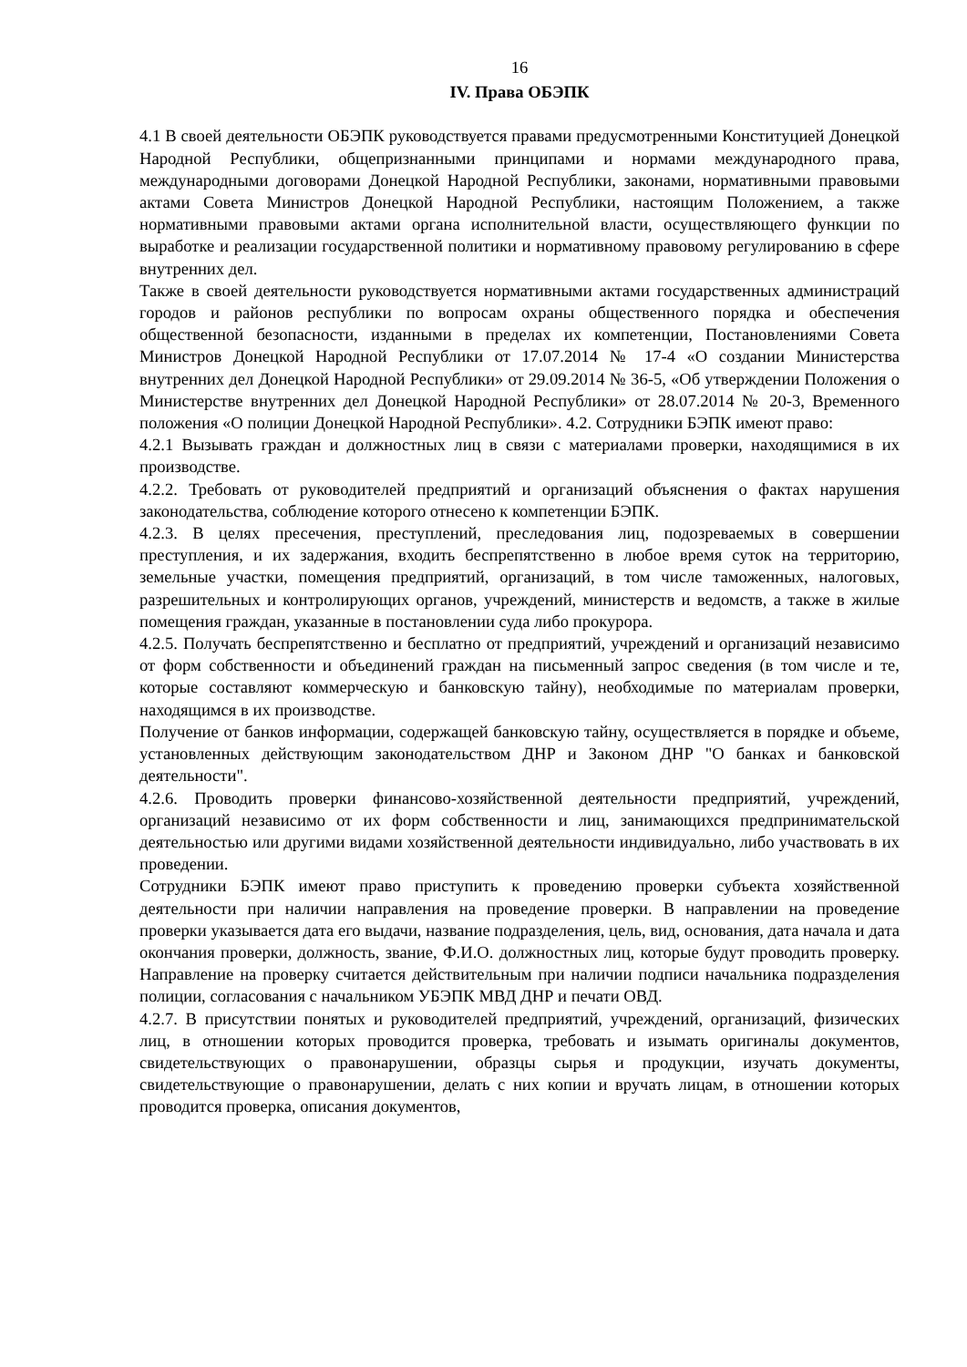16
IV. Права ОБЭПК
4.1 В своей деятельности ОБЭПК руководствуется правами предусмотренными Конституцией Донецкой Народной Республики, общепризнанными принципами и нормами международного права, международными договорами Донецкой Народной Республики, законами, нормативными правовыми актами Совета Министров Донецкой Народной Республики, настоящим Положением, а также нормативными правовыми актами органа исполнительной власти, осуществляющего функции по выработке и реализации государственной политики и нормативному правовому регулированию в сфере внутренних дел.
Также в своей деятельности руководствуется нормативными актами государственных администраций городов и районов республики по вопросам охраны общественного порядка и обеспечения общественной безопасности, изданными в пределах их компетенции, Постановлениями Совета Министров Донецкой Народной Республики от 17.07.2014 № 17-4 «О создании Министерства внутренних дел Донецкой Народной Республики» от 29.09.2014 № 36-5, «Об утверждении Положения о Министерстве внутренних дел Донецкой Народной Республики» от 28.07.2014 № 20-3, Временного положения «О полиции Донецкой Народной Республики». 4.2. Сотрудники БЭПК имеют право:
4.2.1 Вызывать граждан и должностных лиц в связи с материалами проверки, находящимися в их производстве.
4.2.2. Требовать от руководителей предприятий и организаций объяснения о фактах нарушения законодательства, соблюдение которого отнесено к компетенции БЭПК.
4.2.3. В целях пресечения, преступлений, преследования лиц, подозреваемых в совершении преступления, и их задержания, входить беспрепятственно в любое время суток на территорию, земельные участки, помещения предприятий, организаций, в том числе таможенных, налоговых, разрешительных и контролирующих органов, учреждений, министерств и ведомств, а также в жилые помещения граждан, указанные в постановлении суда либо прокурора.
4.2.5. Получать беспрепятственно и бесплатно от предприятий, учреждений и организаций независимо от форм собственности и объединений граждан на письменный запрос сведения (в том числе и те, которые составляют коммерческую и банковскую тайну), необходимые по материалам проверки, находящимся в их производстве.
Получение от банков информации, содержащей банковскую тайну, осуществляется в порядке и объеме, установленных действующим законодательством ДНР и Законом ДНР "О банках и банковской деятельности".
4.2.6. Проводить проверки финансово-хозяйственной деятельности предприятий, учреждений, организаций независимо от их форм собственности и лиц, занимающихся предпринимательской деятельностью или другими видами хозяйственной деятельности индивидуально, либо участвовать в их проведении.
Сотрудники БЭПК имеют право приступить к проведению проверки субъекта хозяйственной деятельности при наличии направления на проведение проверки. В направлении на проведение проверки указывается дата его выдачи, название подразделения, цель, вид, основания, дата начала и дата окончания проверки, должность, звание, Ф.И.О. должностных лиц, которые будут проводить проверку. Направление на проверку считается действительным при наличии подписи начальника подразделения полиции, согласования с начальником УБЭПК МВД ДНР и печати ОВД.
4.2.7. В присутствии понятых и руководителей предприятий, учреждений, организаций, физических лиц, в отношении которых проводится проверка, требовать и изымать оригиналы документов, свидетельствующих о правонарушении, образцы сырья и продукции, изучать документы, свидетельствующие о правонарушении, делать с них копии и вручать лицам, в отношении которых проводится проверка, описания документов,